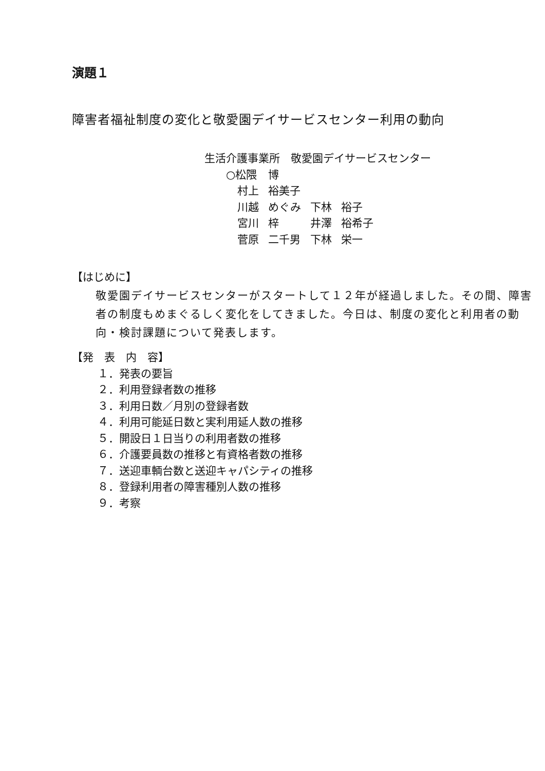演題１
障害者福祉制度の変化と敬愛園デイサービスセンター利用の動向
生活介護事業所　敬愛園デイサービスセンター
| ○松隈 | 博 | | |
| 村上 | 裕美子 | | |
| 川越 | めぐみ | 下林 | 裕子 |
| 宮川 | 梓 | 井澤 | 裕希子 |
| 菅原 | 二千男 | 下林 | 栄一 |
【はじめに】
敬愛園デイサービスセンターがスタートして１２年が経過しました。その間、障害者の制度もめまぐるしく変化をしてきました。今日は、制度の変化と利用者の動向・検討課題について発表します。
【発　表　内　容】
１．発表の要旨
２．利用登録者数の推移
３．利用日数／月別の登録者数
４．利用可能延日数と実利用延人数の推移
５．開設日１日当りの利用者数の推移
６．介護要員数の推移と有資格者数の推移
７．送迎車輌台数と送迎キャパシティの推移
８．登録利用者の障害種別人数の推移
９．考察